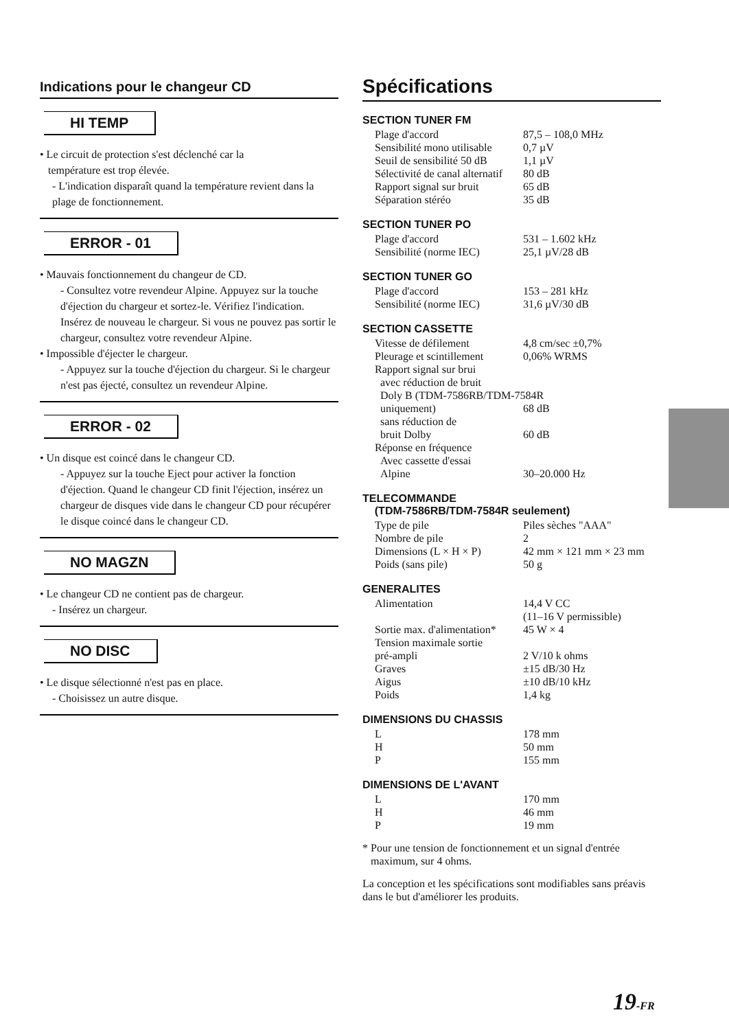Indications pour le changeur CD
HI TEMP
• Le circuit de protection s'est déclenché car la
température est trop élevée.
- L'indication disparaît quand la température revient dans la plage de fonctionnement.
ERROR - 01
• Mauvais fonctionnement du changeur de CD.
- Consultez votre revendeur Alpine. Appuyez sur la touche d'éjection du chargeur et sortez-le. Vérifiez l'indication. Insérez de nouveau le chargeur. Si vous ne pouvez pas sortir le chargeur, consultez votre revendeur Alpine.
• Impossible d'éjecter le chargeur.
- Appuyez sur la touche d'éjection du chargeur. Si le chargeur n'est pas éjecté, consultez un revendeur Alpine.
ERROR - 02
• Un disque est coincé dans le changeur CD.
- Appuyez sur la touche Eject pour activer la fonction d'éjection. Quand le changeur CD finit l'éjection, insérez un chargeur de disques vide dans le changeur CD pour récupérer le disque coincé dans le changeur CD.
NO MAGZN
• Le changeur CD ne contient pas de chargeur.
- Insérez un chargeur.
NO DISC
• Le disque sélectionné n'est pas en place.
- Choisissez un autre disque.
Spécifications
SECTION TUNER FM
| Plage d'accord | 87,5 – 108,0 MHz |
| Sensibilité mono utilisable | 0,7 µV |
| Seuil de sensibilité 50 dB | 1,1 µV |
| Sélectivité de canal alternatif | 80 dB |
| Rapport signal sur bruit | 65 dB |
| Séparation stéréo | 35 dB |
SECTION TUNER PO
| Plage d'accord | 531 – 1.602 kHz |
| Sensibilité (norme IEC) | 25,1 µV/28 dB |
SECTION TUNER GO
| Plage d'accord | 153 – 281 kHz |
| Sensibilité (norme IEC) | 31,6 µV/30 dB |
SECTION CASSETTE
| Vitesse de défilement | 4,8 cm/sec ±0,7% |
| Pleurage et scintillement | 0,06% WRMS |
| Rapport signal sur brui avec réduction de bruit Doly B (TDM-7586RB/TDM-7584R | |
| uniquement) | 68 dB |
| sans réduction de bruit Dolby | 60 dB |
| Réponse en fréquence Avec cassette d'essai Alpine | 30–20.000 Hz |
TELECOMMANDE
(TDM-7586RB/TDM-7584R seulement)
| Type de pile | Piles sèches "AAA" |
| Nombre de pile | 2 |
| Dimensions (L × H × P) | 42 mm × 121 mm × 23 mm |
| Poids (sans pile) | 50 g |
GENERALITES
| Alimentation | 14,4 V CC (11–16 V permissible) |
| Sortie max. d'alimentation* | 45 W × 4 |
| Tension maximale sortie pré-ampli | 2 V/10 k ohms |
| Graves | ±15 dB/30 Hz |
| Aigus | ±10 dB/10 kHz |
| Poids | 1,4 kg |
DIMENSIONS DU CHASSIS
| L | 178 mm |
| H | 50 mm |
| P | 155 mm |
DIMENSIONS DE L'AVANT
| L | 170 mm |
| H | 46 mm |
| P | 19 mm |
* Pour une tension de fonctionnement et un signal d'entrée
maximum, sur 4 ohms.
La conception et les spécifications sont modifiables sans préavis dans le but d'améliorer les produits.
19-FR